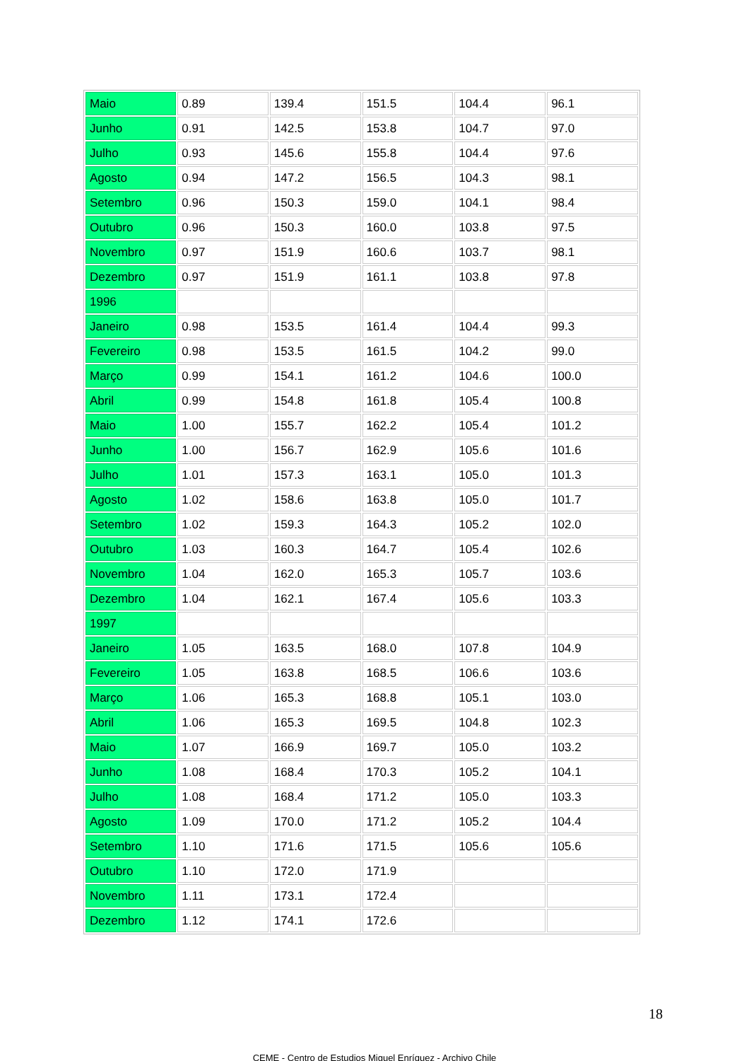| Maio | 0.89 | 139.4 | 151.5 | 104.4 | 96.1 |
| Junho | 0.91 | 142.5 | 153.8 | 104.7 | 97.0 |
| Julho | 0.93 | 145.6 | 155.8 | 104.4 | 97.6 |
| Agosto | 0.94 | 147.2 | 156.5 | 104.3 | 98.1 |
| Setembro | 0.96 | 150.3 | 159.0 | 104.1 | 98.4 |
| Outubro | 0.96 | 150.3 | 160.0 | 103.8 | 97.5 |
| Novembro | 0.97 | 151.9 | 160.6 | 103.7 | 98.1 |
| Dezembro | 0.97 | 151.9 | 161.1 | 103.8 | 97.8 |
| 1996 | | | | | |
| Janeiro | 0.98 | 153.5 | 161.4 | 104.4 | 99.3 |
| Fevereiro | 0.98 | 153.5 | 161.5 | 104.2 | 99.0 |
| Março | 0.99 | 154.1 | 161.2 | 104.6 | 100.0 |
| Abril | 0.99 | 154.8 | 161.8 | 105.4 | 100.8 |
| Maio | 1.00 | 155.7 | 162.2 | 105.4 | 101.2 |
| Junho | 1.00 | 156.7 | 162.9 | 105.6 | 101.6 |
| Julho | 1.01 | 157.3 | 163.1 | 105.0 | 101.3 |
| Agosto | 1.02 | 158.6 | 163.8 | 105.0 | 101.7 |
| Setembro | 1.02 | 159.3 | 164.3 | 105.2 | 102.0 |
| Outubro | 1.03 | 160.3 | 164.7 | 105.4 | 102.6 |
| Novembro | 1.04 | 162.0 | 165.3 | 105.7 | 103.6 |
| Dezembro | 1.04 | 162.1 | 167.4 | 105.6 | 103.3 |
| 1997 | | | | | |
| Janeiro | 1.05 | 163.5 | 168.0 | 107.8 | 104.9 |
| Fevereiro | 1.05 | 163.8 | 168.5 | 106.6 | 103.6 |
| Março | 1.06 | 165.3 | 168.8 | 105.1 | 103.0 |
| Abril | 1.06 | 165.3 | 169.5 | 104.8 | 102.3 |
| Maio | 1.07 | 166.9 | 169.7 | 105.0 | 103.2 |
| Junho | 1.08 | 168.4 | 170.3 | 105.2 | 104.1 |
| Julho | 1.08 | 168.4 | 171.2 | 105.0 | 103.3 |
| Agosto | 1.09 | 170.0 | 171.2 | 105.2 | 104.4 |
| Setembro | 1.10 | 171.6 | 171.5 | 105.6 | 105.6 |
| Outubro | 1.10 | 172.0 | 171.9 | | |
| Novembro | 1.11 | 173.1 | 172.4 | | |
| Dezembro | 1.12 | 174.1 | 172.6 | | |
18
CEME - Centro de Estudios Miguel Enríquez - Archivo Chile